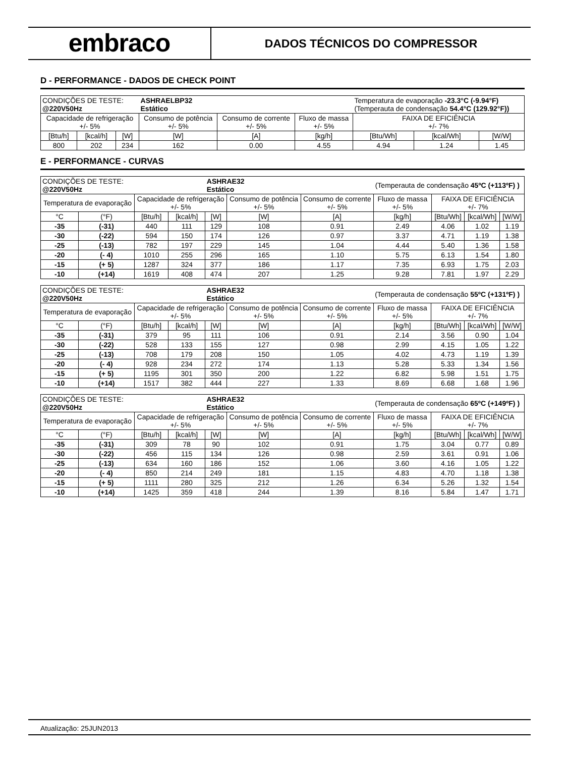embraco
DADOS TÉCNICOS DO COMPRESSOR
D - PERFORMANCE - DADOS DE CHECK POINT
| CONDIÇÕES DE TESTE: @220V50Hz | | | ASHRAELBP32 Estático | | | Temperatura de evaporação -23.3°C (-9.94°F) (Temperauta de condensação 54.4°C (129.92°F)) | | |
| Capacidade de refrigeração +/- 5% | | | Consumo de potência +/- 5% | Consumo de corrente +/- 5% | Fluxo de massa +/- 5% | FAIXA DE EFICIÊNCIA +/- 7% | | |
| [Btu/h] | [kcal/h] | [W] | [W] | [A] | [kg/h] | [Btu/Wh] | [kcal/Wh] | [W/W] |
| 800 | 202 | 234 | 162 | 0.00 | 4.55 | 4.94 | 1.24 | 1.45 |
E - PERFORMANCE - CURVAS
| CONDIÇÕES DE TESTE: @220V50Hz | | | | ASHRAE32 Estático | | | (Temperauta de condensação 45ºC (+113ºF) ) | | | |
| Temperatura de evaporação | | Capacidade de refrigeração +/- 5% | | | Consumo de potência +/- 5% | Consumo de corrente +/- 5% | Fluxo de massa +/- 5% | FAIXA DE EFICIÊNCIA +/- 7% | | |
| °C | (°F) | [Btu/h] | [kcal/h] | [W] | [W] | [A] | [kg/h] | [Btu/Wh] | [kcal/Wh] | [W/W] |
| -35 | (-31) | 440 | 111 | 129 | 108 | 0.91 | 2.49 | 4.06 | 1.02 | 1.19 |
| -30 | (-22) | 594 | 150 | 174 | 126 | 0.97 | 3.37 | 4.71 | 1.19 | 1.38 |
| -25 | (-13) | 782 | 197 | 229 | 145 | 1.04 | 4.44 | 5.40 | 1.36 | 1.58 |
| -20 | (- 4) | 1010 | 255 | 296 | 165 | 1.10 | 5.75 | 6.13 | 1.54 | 1.80 |
| -15 | (+ 5) | 1287 | 324 | 377 | 186 | 1.17 | 7.35 | 6.93 | 1.75 | 2.03 |
| -10 | (+14) | 1619 | 408 | 474 | 207 | 1.25 | 9.28 | 7.81 | 1.97 | 2.29 |
| CONDIÇÕES DE TESTE: @220V50Hz | | | | ASHRAE32 Estático | | | (Temperauta de condensação 55ºC (+131ºF) ) | | | |
| Temperatura de evaporação | | Capacidade de refrigeração +/- 5% | | | Consumo de potência +/- 5% | Consumo de corrente +/- 5% | Fluxo de massa +/- 5% | FAIXA DE EFICIÊNCIA +/- 7% | | |
| °C | (°F) | [Btu/h] | [kcal/h] | [W] | [W] | [A] | [kg/h] | [Btu/Wh] | [kcal/Wh] | [W/W] |
| -35 | (-31) | 379 | 95 | 111 | 106 | 0.91 | 2.14 | 3.56 | 0.90 | 1.04 |
| -30 | (-22) | 528 | 133 | 155 | 127 | 0.98 | 2.99 | 4.15 | 1.05 | 1.22 |
| -25 | (-13) | 708 | 179 | 208 | 150 | 1.05 | 4.02 | 4.73 | 1.19 | 1.39 |
| -20 | (- 4) | 928 | 234 | 272 | 174 | 1.13 | 5.28 | 5.33 | 1.34 | 1.56 |
| -15 | (+ 5) | 1195 | 301 | 350 | 200 | 1.22 | 6.82 | 5.98 | 1.51 | 1.75 |
| -10 | (+14) | 1517 | 382 | 444 | 227 | 1.33 | 8.69 | 6.68 | 1.68 | 1.96 |
| CONDIÇÕES DE TESTE: @220V50Hz | | | | ASHRAE32 Estático | | | (Temperauta de condensação 65ºC (+149ºF) ) | | | |
| Temperatura de evaporação | | Capacidade de refrigeração +/- 5% | | | Consumo de potência +/- 5% | Consumo de corrente +/- 5% | Fluxo de massa +/- 5% | FAIXA DE EFICIÊNCIA +/- 7% | | |
| °C | (°F) | [Btu/h] | [kcal/h] | [W] | [W] | [A] | [kg/h] | [Btu/Wh] | [kcal/Wh] | [W/W] |
| -35 | (-31) | 309 | 78 | 90 | 102 | 0.91 | 1.75 | 3.04 | 0.77 | 0.89 |
| -30 | (-22) | 456 | 115 | 134 | 126 | 0.98 | 2.59 | 3.61 | 0.91 | 1.06 |
| -25 | (-13) | 634 | 160 | 186 | 152 | 1.06 | 3.60 | 4.16 | 1.05 | 1.22 |
| -20 | (- 4) | 850 | 214 | 249 | 181 | 1.15 | 4.83 | 4.70 | 1.18 | 1.38 |
| -15 | (+ 5) | 1111 | 280 | 325 | 212 | 1.26 | 6.34 | 5.26 | 1.32 | 1.54 |
| -10 | (+14) | 1425 | 359 | 418 | 244 | 1.39 | 8.16 | 5.84 | 1.47 | 1.71 |
Atualização: 25JUN2013